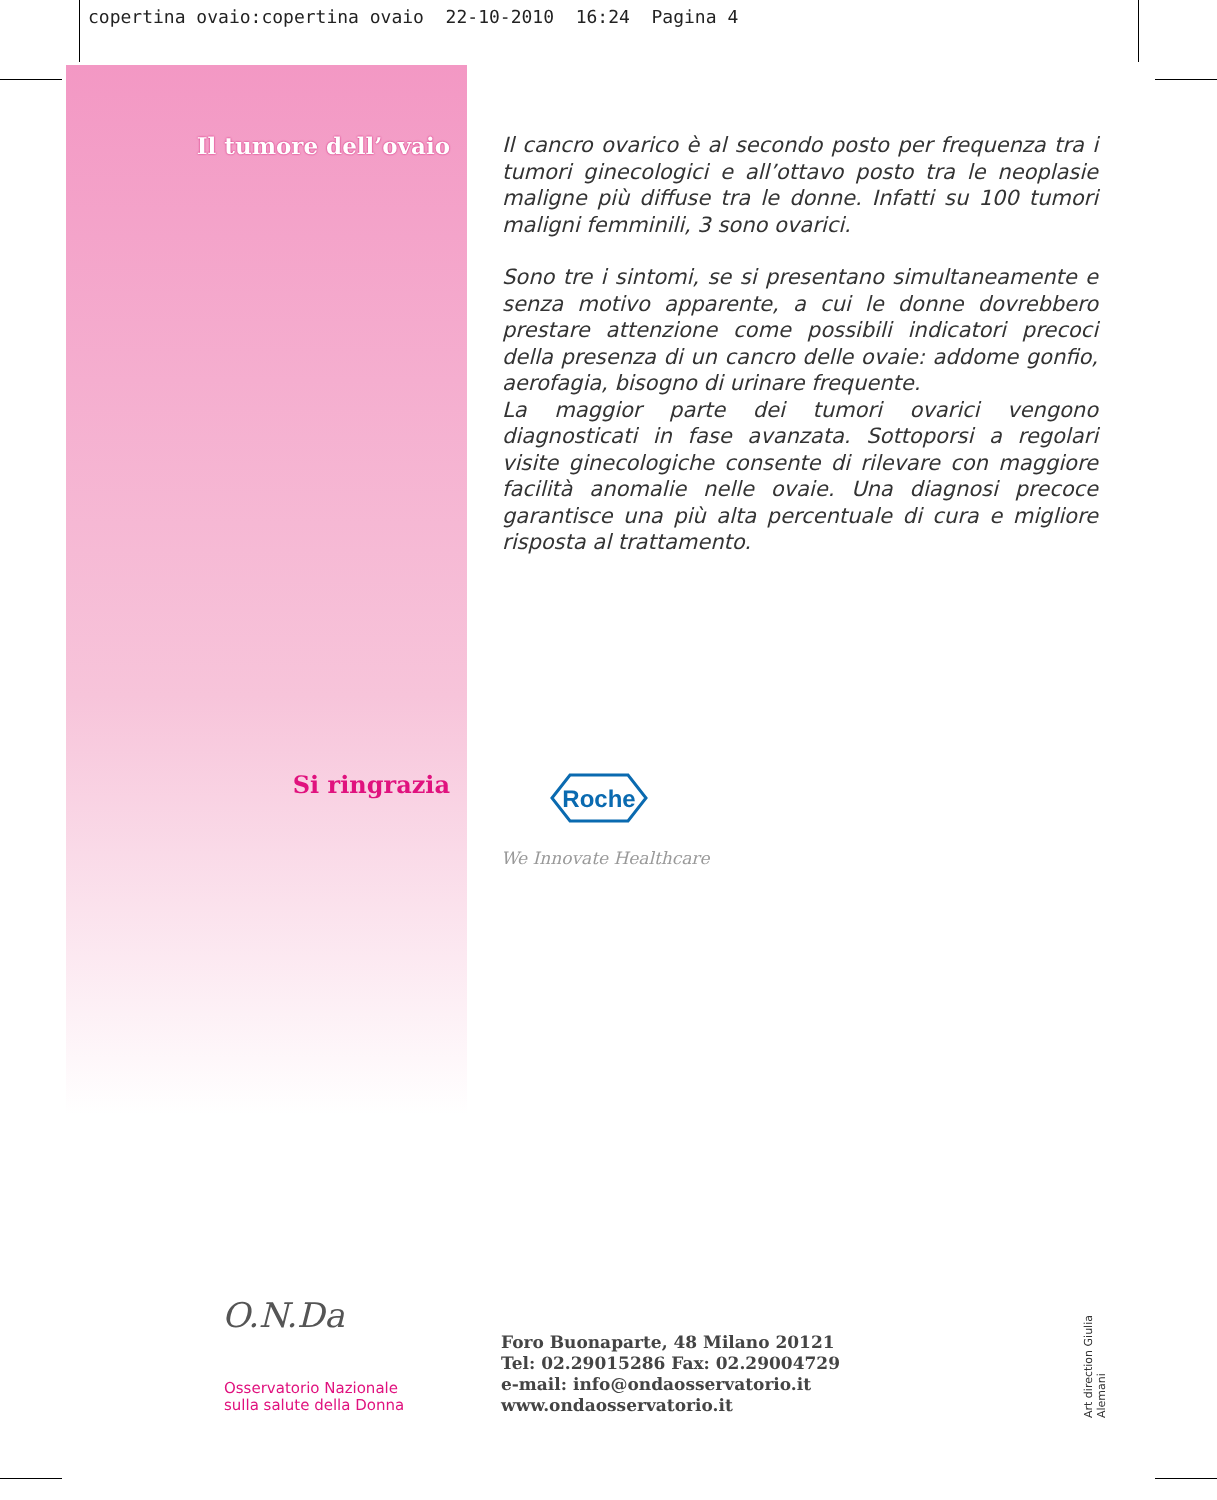copertina ovaio:copertina ovaio 22-10-2010 16:24 Pagina 4
Il tumore dell’ovaio
Il cancro ovarico è al secondo posto per frequenza tra i tumori ginecologici e all’ottavo posto tra le neoplasie maligne più diffuse tra le donne. Infatti su 100 tumori maligni femminili, 3 sono ovarici.
Sono tre i sintomi, se si presentano simultaneamente e senza motivo apparente, a cui le donne dovrebbero prestare attenzione come possibili indicatori precoci della presenza di un cancro delle ovaie: addome gonfio, aerofagia, bisogno di urinare frequente.
La maggior parte dei tumori ovarici vengono diagnosticati in fase avanzata. Sottoporsi a regolari visite ginecologiche consente di rilevare con maggiore facilità anomalie nelle ovaie. Una diagnosi precoce garantisce una più alta percentuale di cura e migliore risposta al trattamento.
Si ringrazia
Roche
We Innovate Healthcare
O.N.Da
Osservatorio Nazionale
sulla salute della Donna
Foro Buonaparte, 48 Milano 20121
Tel: 02.29015286 Fax: 02.29004729
e-mail: info@ondaosservatorio.it
www.ondaosservatorio.it
Art direction Giulia Alemani